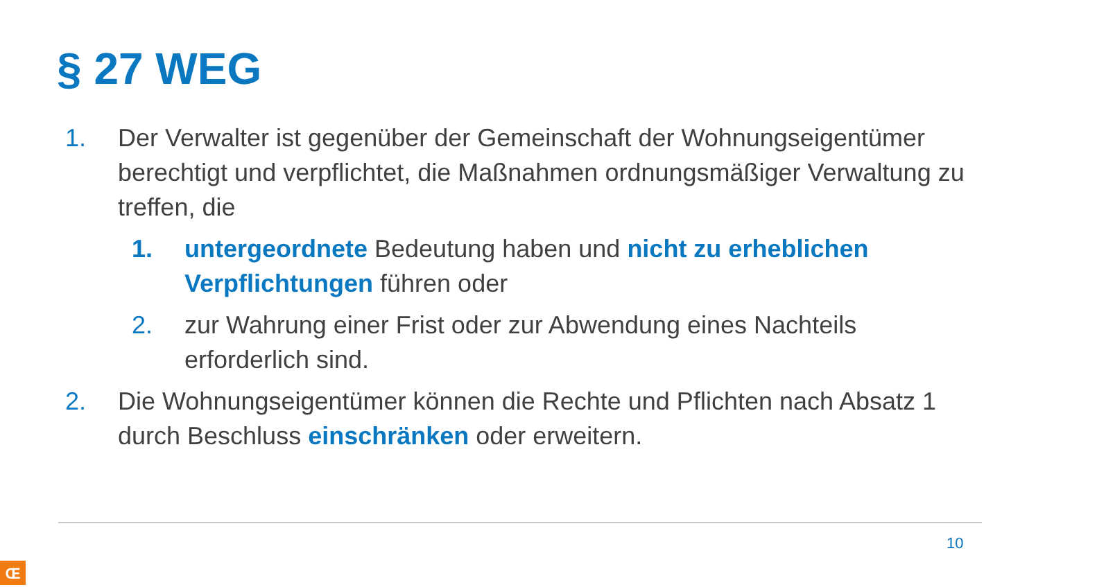§ 27 WEG
1. Der Verwalter ist gegenüber der Gemeinschaft der Wohnungseigentümer berechtigt und verpflichtet, die Maßnahmen ordnungsmäßiger Verwaltung zu treffen, die
1. untergeordnete Bedeutung haben und nicht zu erheblichen Verpflichtungen führen oder
2. zur Wahrung einer Frist oder zur Abwendung eines Nachteils erforderlich sind.
2. Die Wohnungseigentümer können die Rechte und Pflichten nach Absatz 1 durch Beschluss einschränken oder erweitern.
10
Œ